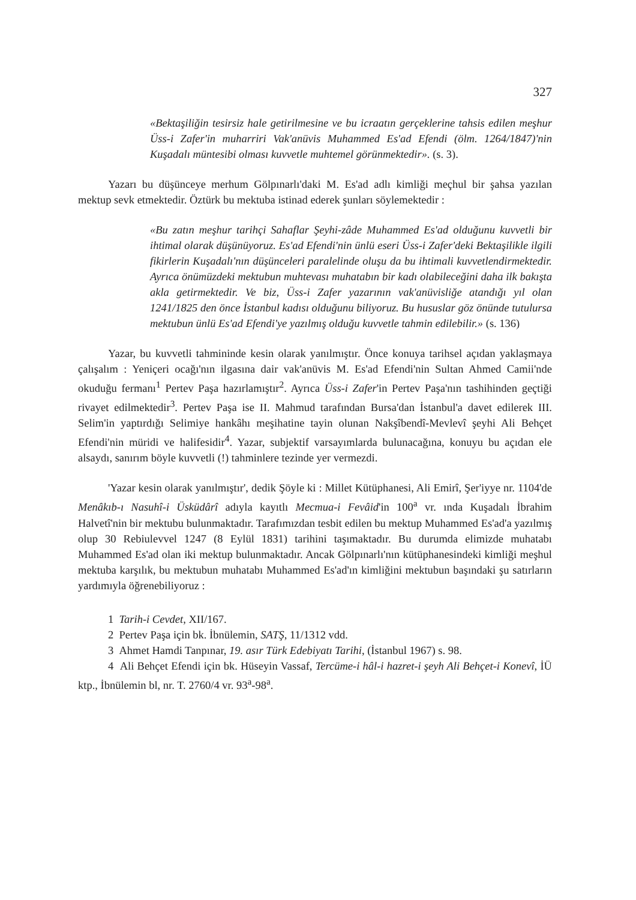327
«Bektaşiliğin tesirsiz hale getirilmesine ve bu icraatın gerçeklerine tahsis edilen meşhur Üss-i Zafer'in muharriri Vak'anüvis Muhammed Es'ad Efendi (ölm. 1264/1847)'nin Kuşadalı müntesibi olması kuvvetle muhtemel görünmektedir». (s. 3).
Yazarı bu düşünceye merhum Gölpınarlı'daki M. Es'ad adlı kimliği meçhul bir şahsa yazılan mektup sevk etmektedir. Öztürk bu mektuba istinad ederek şunları söylemektedir :
«Bu zatın meşhur tarihçi Sahaflar Şeyhi-zâde Muhammed Es'ad olduğunu kuvvetli bir ihtimal olarak düşünüyoruz. Es'ad Efendi'nin ünlü eseri Üss-i Zafer'deki Bektaşilikle ilgili fikirlerin Kuşadalı'nın düşünceleri paralelinde oluşu da bu ihtimali kuvvetlendirmektedir. Ayrıca önümüzdeki mektubun muhtevası muhatabın bir kadı olabileceğini daha ilk bakışta akla getirmektedir. Ve biz, Üss-i Zafer yazarının vak'anüvisliğe atandığı yıl olan 1241/1825 den önce İstanbul kadısı olduğunu biliyoruz. Bu hususlar göz önünde tutulursa mektubun ünlü Es'ad Efendi'ye yazılmış olduğu kuvvetle tahmin edilebilir.» (s. 136)
Yazar, bu kuvvetli tahmininde kesin olarak yanılmıştır. Önce konuya tarihsel açıdan yaklaşmaya çalışalım : Yeniçeri ocağı'nın ilgasına dair vak'anüvis M. Es'ad Efendi'nin Sultan Ahmed Camii'nde okuduğu fermanı<sup>1</sup> Pertev Paşa hazırlamıştır<sup>2</sup>. Ayrıca Üss-i Zafer'in Pertev Paşa'nın tashihinden geçtiği rivayet edilmektedir<sup>3</sup>. Pertev Paşa ise II. Mahmud tarafından Bursa'dan İstanbul'a davet edilerek III. Selim'in yaptırdığı Selimiye hankâhı meşihatine tayin olunan Nakşîbendî-Mevlevî şeyhi Ali Behçet Efendi'nin müridi ve halifesidir<sup>4</sup>. Yazar, subjektif varsayımlarda bulunacağına, konuyu bu açıdan ele alsaydı, sanırım böyle kuvvetli (!) tahminlere tezinde yer vermezdi.
'Yazar kesin olarak yanılmıştır', dedik Şöyle ki : Millet Kütüphanesi, Ali Emirî, Şer'iyye nr. 1104'de Menâkıb-ı Nasuhî-i Üsküdârî adıyla kayıtlı Mecmua-i Fevâid'in 100<sup>a</sup> vr. ında Kuşadalı İbrahim Halvetî'nin bir mektubu bulunmaktadır. Tarafımızdan tesbit edilen bu mektup Muhammed Es'ad'a yazılmış olup 30 Rebiulevvel 1247 (8 Eylül 1831) tarihini taşımaktadır. Bu durumda elimizde muhatabı Muhammed Es'ad olan iki mektup bulunmaktadır. Ancak Gölpınarlı'nın kütüphanesindeki kimliği meşhul mektuba karşılık, bu mektubun muhatabı Muhammed Es'ad'ın kimliğini mektubun başındaki şu satırların yardımıyla öğrenebiliyoruz :
1 Tarih-i Cevdet, XII/167.
2 Pertev Paşa için bk. İbnülemin, SATŞ, 11/1312 vdd.
3 Ahmet Hamdi Tanpınar, 19. asır Türk Edebiyatı Tarihi, (İstanbul 1967) s. 98.
4 Ali Behçet Efendi için bk. Hüseyin Vassaf, Tercüme-i hâl-i hazret-i şeyh Ali Behçet-i Konevî, İÜ ktp., İbnülemin bl, nr. T. 2760/4 vr. 93<sup>a</sup>-98<sup>a</sup>.